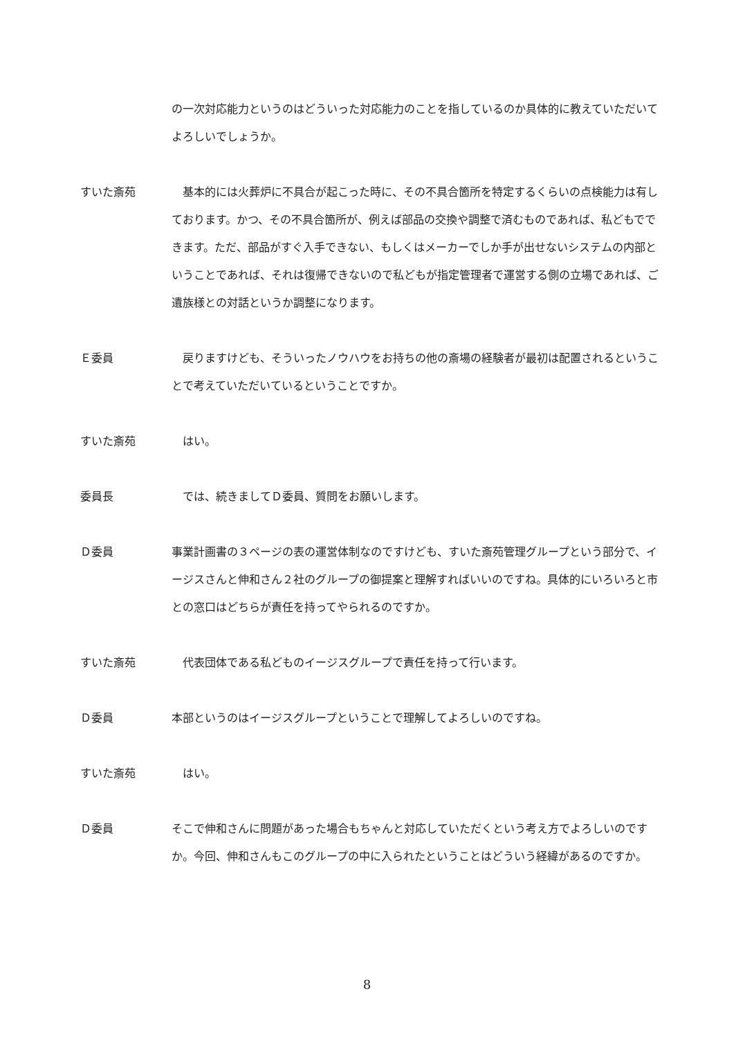の一次対応能力というのはどういった対応能力のことを指しているのか具体的に教えていただいてよろしいでしょうか。
すいた斎苑 　基本的には火葬炉に不具合が起こった時に、その不具合箇所を特定するくらいの点検能力は有しております。かつ、その不具合箇所が、例えば部品の交換や調整で済むものであれば、私どもでできます。ただ、部品がすぐ入手できない、もしくはメーカーでしか手が出せないシステムの内部ということであれば、それは復帰できないので私どもが指定管理者で運営する側の立場であれば、ご遺族様との対話というか調整になります。
Ｅ委員 　戻りますけども、そういったノウハウをお持ちの他の斎場の経験者が最初は配置されるということで考えていただいているということですか。
すいた斎苑 　はい。
委員長 　では、続きましてＤ委員、質問をお願いします。
Ｄ委員 事業計画書の３ページの表の運営体制なのですけども、すいた斎苑管理グループという部分で、イージスさんと伸和さん２社のグループの御提案と理解すればいいのですね。具体的にいろいろと市との窓口はどちらが責任を持ってやられるのですか。
すいた斎苑 　代表団体である私どものイージスグループで責任を持って行います。
Ｄ委員 本部というのはイージスグループということで理解してよろしいのですね。
すいた斎苑 　はい。
Ｄ委員 そこで伸和さんに問題があった場合もちゃんと対応していただくという考え方でよろしいのですか。今回、伸和さんもこのグループの中に入られたということはどういう経緯があるのですか。
8